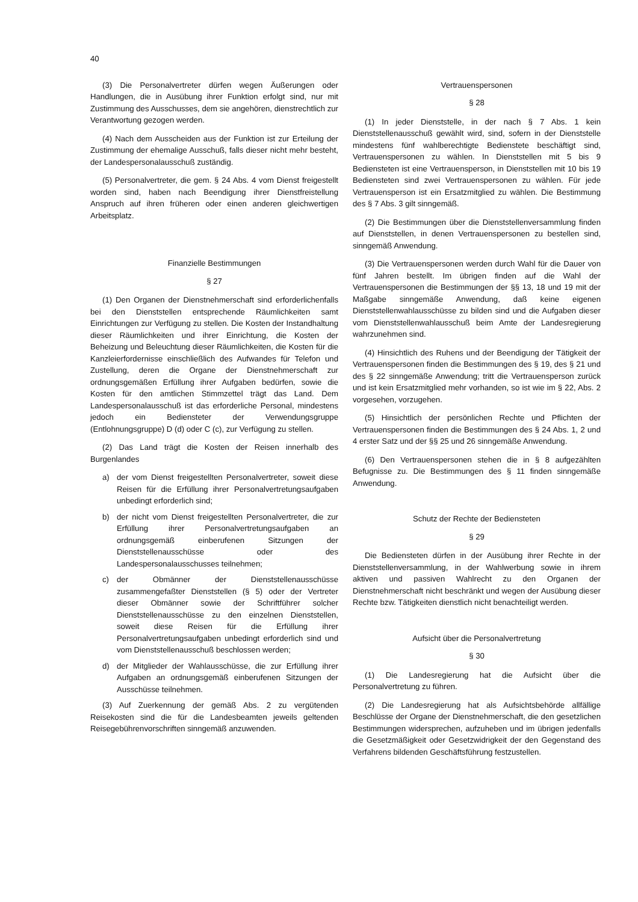40
(3) Die Personalvertreter dürfen wegen Äußerungen oder Handlungen, die in Ausübung ihrer Funktion erfolgt sind, nur mit Zustimmung des Ausschusses, dem sie angehören, dienstrechtlich zur Verantwortung gezogen werden.
(4) Nach dem Ausscheiden aus der Funktion ist zur Erteilung der Zustimmung der ehemalige Ausschuß, falls dieser nicht mehr besteht, der Landespersonalausschuß zuständig.
(5) Personalvertreter, die gem. § 24 Abs. 4 vom Dienst freigestellt worden sind, haben nach Beendigung ihrer Dienstfreistellung Anspruch auf ihren früheren oder einen anderen gleichwertigen Arbeitsplatz.
Finanzielle Bestimmungen
§ 27
(1) Den Organen der Dienstnehmerschaft sind erforderlichenfalls bei den Dienststellen entsprechende Räumlichkeiten samt Einrichtungen zur Verfügung zu stellen. Die Kosten der Instandhaltung dieser Räumlichkeiten und ihrer Einrichtung, die Kosten der Beheizung und Beleuchtung dieser Räumlichkeiten, die Kosten für die Kanzleierfordernisse einschließlich des Aufwandes für Telefon und Zustellung, deren die Organe der Dienstnehmerschaft zur ordnungsgemäßen Erfüllung ihrer Aufgaben bedürfen, sowie die Kosten für den amtlichen Stimmzettel trägt das Land. Dem Landespersonalausschuß ist das erforderliche Personal, mindestens jedoch ein Bediensteter der Verwendungsgruppe (Entlohnungsgruppe) D (d) oder C (c), zur Verfügung zu stellen.
(2) Das Land trägt die Kosten der Reisen innerhalb des Burgenlandes
a) der vom Dienst freigestellten Personalvertreter, soweit diese Reisen für die Erfüllung ihrer Personalvertretungsaufgaben unbedingt erforderlich sind;
b) der nicht vom Dienst freigestellten Personalvertreter, die zur Erfüllung ihrer Personalvertretungsaufgaben an ordnungsgemäß einberufenen Sitzungen der Dienststellenausschüsse oder des Landespersonalausschusses teilnehmen;
c) der Obmänner der Dienststellenausschüsse zusammengefaßter Dienststellen (§ 5) oder der Vertreter dieser Obmänner sowie der Schriftführer solcher Dienststellenausschüsse zu den einzelnen Dienststellen, soweit diese Reisen für die Erfüllung ihrer Personalvertretungsaufgaben unbedingt erforderlich sind und vom Dienststellenausschuß beschlossen werden;
d) der Mitglieder der Wahlausschüsse, die zur Erfüllung ihrer Aufgaben an ordnungsgemäß einberufenen Sitzungen der Ausschüsse teilnehmen.
(3) Auf Zuerkennung der gemäß Abs. 2 zu vergütenden Reisekosten sind die für die Landesbeamten jeweils geltenden Reisegebührenvorschriften sinngemäß anzuwenden.
Vertrauenspersonen
§ 28
(1) In jeder Dienststelle, in der nach § 7 Abs. 1 kein Dienststellenausschuß gewählt wird, sind, sofern in der Dienststelle mindestens fünf wahlberechtigte Bedienstete beschäftigt sind, Vertrauenspersonen zu wählen. In Dienststellen mit 5 bis 9 Bediensteten ist eine Vertrauensperson, in Dienststellen mit 10 bis 19 Bediensteten sind zwei Vertrauenspersonen zu wählen. Für jede Vertrauensperson ist ein Ersatzmitglied zu wählen. Die Bestimmung des § 7 Abs. 3 gilt sinngemäß.
(2) Die Bestimmungen über die Dienststellenversammlung finden auf Dienststellen, in denen Vertrauenspersonen zu bestellen sind, sinngemäß Anwendung.
(3) Die Vertrauenspersonen werden durch Wahl für die Dauer von fünf Jahren bestellt. Im übrigen finden auf die Wahl der Vertrauenspersonen die Bestimmungen der §§ 13, 18 und 19 mit der Maßgabe sinngemäße Anwendung, daß keine eigenen Dienststellenwahlausschüsse zu bilden sind und die Aufgaben dieser vom Dienststellenwahlausschuß beim Amte der Landesregierung wahrzunehmen sind.
(4) Hinsichtlich des Ruhens und der Beendigung der Tätigkeit der Vertrauenspersonen finden die Bestimmungen des § 19, des § 21 und des § 22 sinngemäße Anwendung; tritt die Vertrauensperson zurück und ist kein Ersatzmitglied mehr vorhanden, so ist wie im § 22, Abs. 2 vorgesehen, vorzugehen.
(5) Hinsichtlich der persönlichen Rechte und Pflichten der Vertrauenspersonen finden die Bestimmungen des § 24 Abs. 1, 2 und 4 erster Satz und der §§ 25 und 26 sinngemäße Anwendung.
(6) Den Vertrauenspersonen stehen die in § 8 aufgezählten Befugnisse zu. Die Bestimmungen des § 11 finden sinngemäße Anwendung.
Schutz der Rechte der Bediensteten
§ 29
Die Bediensteten dürfen in der Ausübung ihrer Rechte in der Dienststellenversammlung, in der Wahlwerbung sowie in ihrem aktiven und passiven Wahlrecht zu den Organen der Dienstnehmerschaft nicht beschränkt und wegen der Ausübung dieser Rechte bzw. Tätigkeiten dienstlich nicht benachteiligt werden.
Aufsicht über die Personalvertretung
§ 30
(1) Die Landesregierung hat die Aufsicht über die Personalvertretung zu führen.
(2) Die Landesregierung hat als Aufsichtsbehörde allfällige Beschlüsse der Organe der Dienstnehmerschaft, die den gesetzlichen Bestimmungen widersprechen, aufzuheben und im übrigen jedenfalls die Gesetzmäßigkeit oder Gesetzwidrigkeit der den Gegenstand des Verfahrens bildenden Geschäftsführung festzustellen.